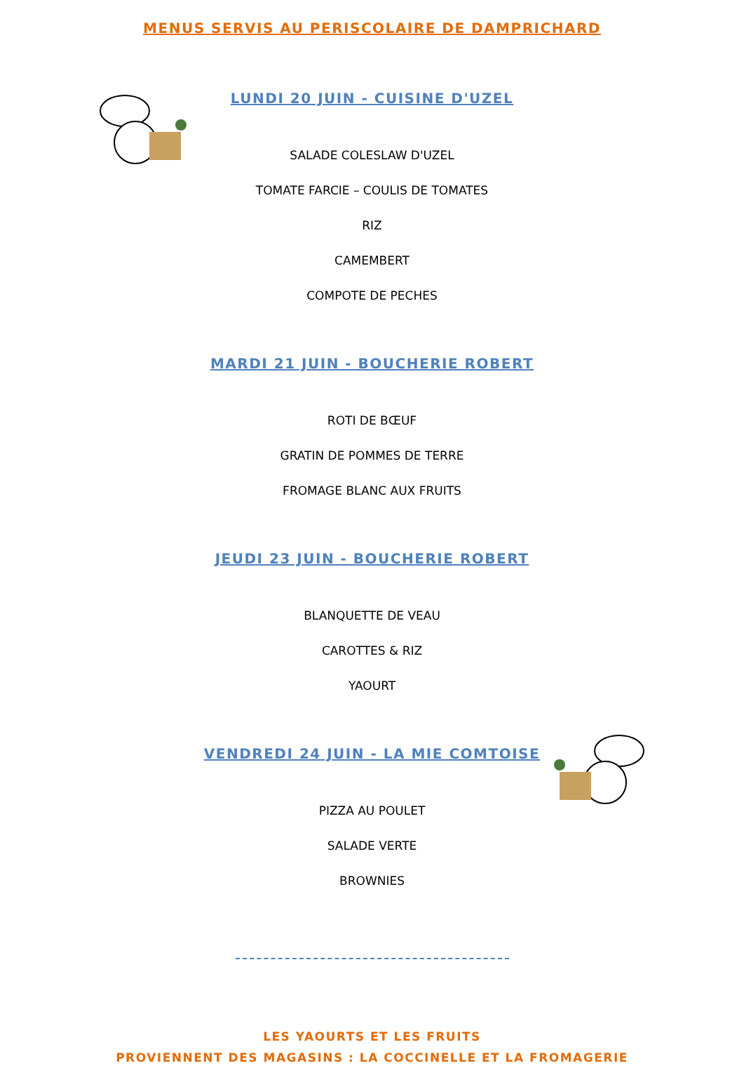MENUS SERVIS AU PERISCOLAIRE DE DAMPRICHARD
LUNDI 20 JUIN - CUISINE D'UZEL
SALADE COLESLAW D'UZEL
TOMATE FARCIE – COULIS DE TOMATES
RIZ
CAMEMBERT
COMPOTE DE PECHES
MARDI 21 JUIN - BOUCHERIE ROBERT
ROTI DE BŒUF
GRATIN DE POMMES DE TERRE
FROMAGE BLANC AUX FRUITS
JEUDI 23 JUIN - BOUCHERIE ROBERT
BLANQUETTE DE VEAU
CAROTTES & RIZ
YAOURT
VENDREDI 24 JUIN - LA MIE COMTOISE
PIZZA AU POULET
SALADE VERTE
BROWNIES
LES YAOURTS ET LES FRUITS
PROVIENNENT DES MAGASINS : LA COCCINELLE ET LA FROMAGERIE